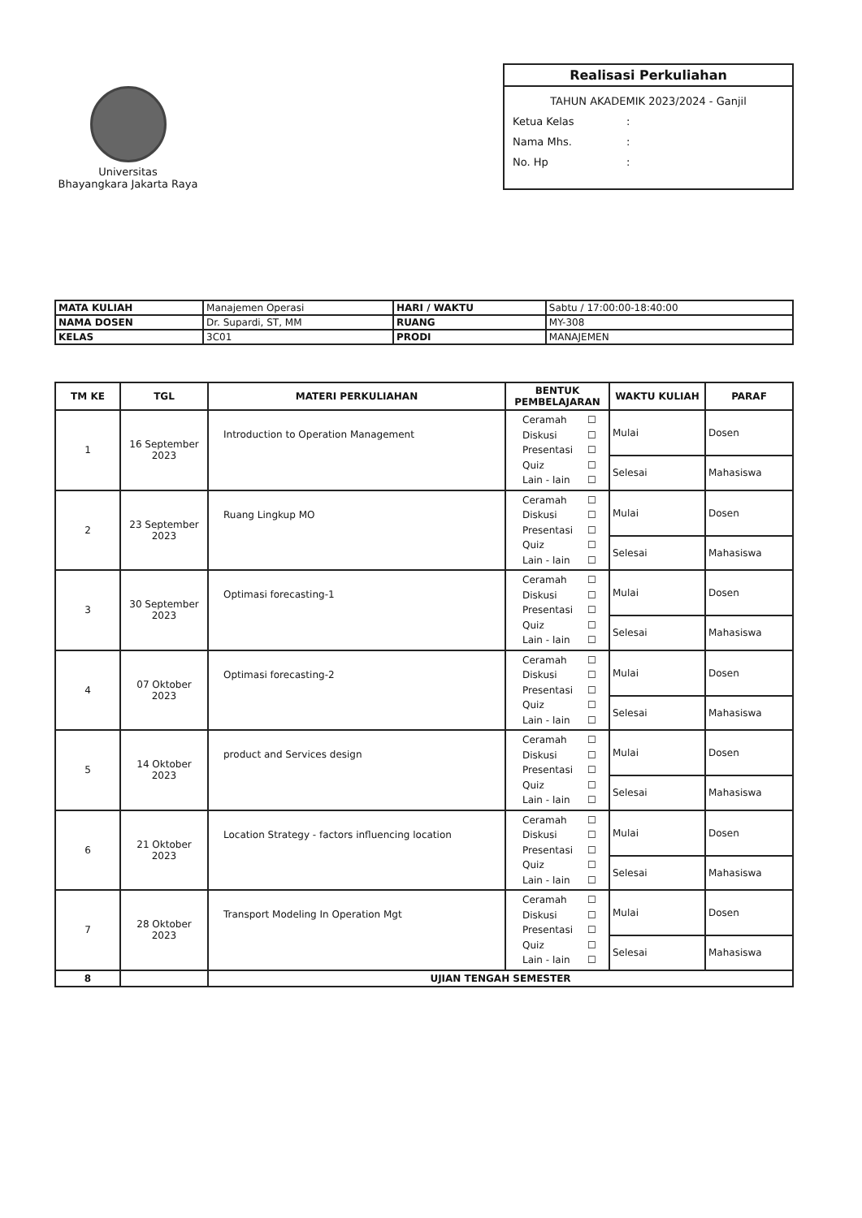Universitas
Bhayangkara Jakarta Raya
Realisasi Perkuliahan
TAHUN AKADEMIK 2023/2024 - Ganjil
Ketua Kelas:
Nama Mhs.:
No. Hp:
| MATA KULIAH | Manajemen Operasi | HARI / WAKTU | Sabtu / 17:00:00-18:40:00 |
| NAMA DOSEN | Dr. Supardi, ST, MM | RUANG | MY-308 |
| KELAS | 3C01 | PRODI | MANAJEMEN |
| TM KE | TGL | MATERI PERKULIAHAN | BENTUK PEMBELAJARAN | WAKTU KULIAH | PARAF |
| --- | --- | --- | --- | --- | --- |
| 1 | 16 September 2023 | Introduction to Operation Management | Ceramah ☐ Diskusi ☐ Presentasi ☐ Quiz ☐ Lain - lain ☐ | Mulai | Dosen |
| | | | | Selesai | Mahasiswa |
| 2 | 23 September 2023 | Ruang Lingkup MO | Ceramah ☐ Diskusi ☐ Presentasi ☐ Quiz ☐ Lain - lain ☐ | Mulai | Dosen |
| | | | | Selesai | Mahasiswa |
| 3 | 30 September 2023 | Optimasi forecasting-1 | Ceramah ☐ Diskusi ☐ Presentasi ☐ Quiz ☐ Lain - lain ☐ | Mulai | Dosen |
| | | | | Selesai | Mahasiswa |
| 4 | 07 Oktober 2023 | Optimasi forecasting-2 | Ceramah ☐ Diskusi ☐ Presentasi ☐ Quiz ☐ Lain - lain ☐ | Mulai | Dosen |
| | | | | Selesai | Mahasiswa |
| 5 | 14 Oktober 2023 | product and Services design | Ceramah ☐ Diskusi ☐ Presentasi ☐ Quiz ☐ Lain - lain ☐ | Mulai | Dosen |
| | | | | Selesai | Mahasiswa |
| 6 | 21 Oktober 2023 | Location Strategy - factors influencing location | Ceramah ☐ Diskusi ☐ Presentasi ☐ Quiz ☐ Lain - lain ☐ | Mulai | Dosen |
| | | | | Selesai | Mahasiswa |
| 7 | 28 Oktober 2023 | Transport Modeling In Operation Mgt | Ceramah ☐ Diskusi ☐ Presentasi ☐ Quiz ☐ Lain - lain ☐ | Mulai | Dosen |
| | | | | Selesai | Mahasiswa |
| 8 | | UJIAN TENGAH SEMESTER | | | |